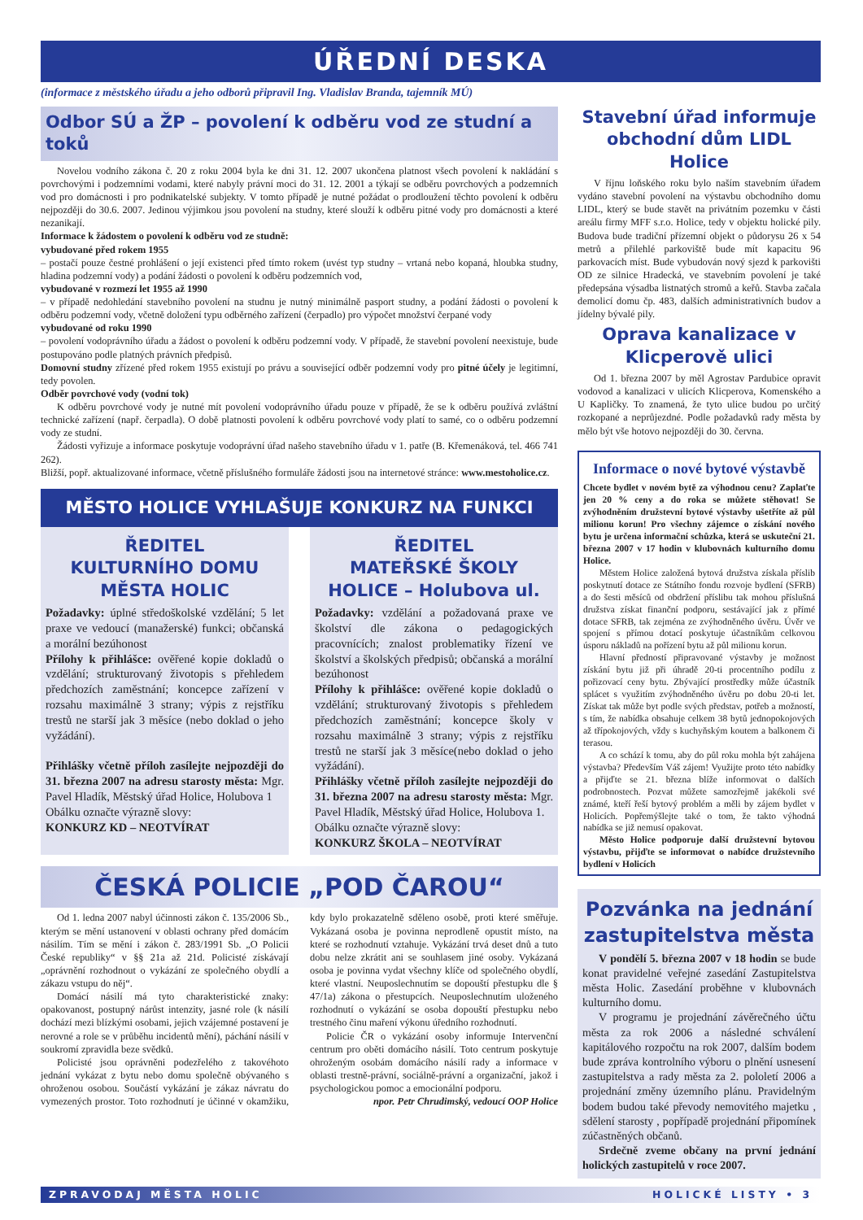ÚŘEDNÍ DESKA
(informace z městského úřadu a jeho odborů připravil Ing. Vladislav Branda, tajemník MÚ)
Odbor SÚ a ŽP – povolení k odběru vod ze studní a toků
Novelou vodního zákona č. 20 z roku 2004 byla ke dni 31. 12. 2007 ukončena platnost všech povolení k nakládání s povrchovými i podzemními vodami, které nabyly právní moci do 31. 12. 2001 a týkají se odběru povrchových a podzemních vod pro domácnosti i pro podnikatelské subjekty. V tomto případě je nutné požádat o prodloužení těchto povolení k odběru nejpozději do 30.6. 2007. Jedinou výjimkou jsou povolení na studny, které slouží k odběru pitné vody pro domácnosti a které nezanikají.
Informace k žádostem o povolení k odběru vod ze studně:
vybudované před rokem 1955
– postačí pouze čestné prohlášení o její existenci před tímto rokem (uvést typ studny – vrtaná nebo kopaná, hloubka studny, hladina podzemní vody) a podání žádosti o povolení k odběru podzemních vod,
vybudované v rozmezí let 1955 až 1990
– v případě nedohledání stavebního povolení na studnu je nutný minimálně pasport studny, a podání žádosti o povolení k odběru podzemní vody, včetně doložení typu odběrného zařízení (čerpadlo) pro výpočet množství čerpané vody
vybudované od roku 1990
– povolení vodoprávního úřadu a žádost o povolení k odběru podzemní vody. V případě, že stavební povolení neexistuje, bude postupováno podle platných právních předpisů.
Domovní studny zřízené před rokem 1955 existují po právu a související odběr podzemní vody pro pitné účely je legitimní, tedy povolen.
Odběr povrchové vody (vodní tok)
K odběru povrchové vody je nutné mít povolení vodoprávního úřadu pouze v případě, že se k odběru používá zvláštní technické zařízení (např. čerpadla). O době platnosti povolení k odběru povrchové vody platí to samé, co o odběru podzemní vody ze studní.
Žádosti vyřizuje a informace poskytuje vodoprávní úřad našeho stavebního úřadu v 1. patře (B. Křemenáková, tel. 466 741 262).
Bližší, popř. aktualizované informace, včetně příslušného formuláře žádosti jsou na internetové stránce: www.mestoholice.cz.
MĚSTO HOLICE VYHLAŠUJE KONKURZ NA FUNKCI
ŘEDITEL
KULTURNÍHO DOMU
MĚSTA HOLIC
Požadavky: úplné středoškolské vzdělání; 5 let praxe ve vedoucí (manažerské) funkci; občanská a morální bezúhonost
Přílohy k přihlášce: ověřené kopie dokladů o vzdělání; strukturovaný životopis s přehledem předchozích zaměstnání; koncepce zařízení v rozsahu maximálně 3 strany; výpis z rejstříku trestů ne starší jak 3 měsíce (nebo doklad o jeho vyžádání).
Přihlášky včetně příloh zasílejte nejpozději do 31. března 2007 na adresu starosty města: Mgr. Pavel Hladík, Městský úřad Holice, Holubova 1
Obálku označte výrazně slovy:
KONKURZ KD – NEOTVÍRAT
ŘEDITEL
MATEŘSKÉ ŠKOLY
HOLICE – Holubova ul.
Požadavky: vzdělání a požadovaná praxe ve školství dle zákona o pedagogických pracovnících; znalost problematiky řízení ve školství a školských předpisů; občanská a morální bezúhonost
Přílohy k přihlášce: ověřené kopie dokladů o vzdělání; strukturovaný životopis s přehledem předchozích zaměstnání; koncepce školy v rozsahu maximálně 3 strany; výpis z rejstříku trestů ne starší jak 3 měsíce(nebo doklad o jeho vyžádání).
Přihlášky včetně příloh zasílejte nejpozději do 31. března 2007 na adresu starosty města: Mgr. Pavel Hladík, Městský úřad Holice, Holubova 1.
Obálku označte výrazně slovy:
KONKURZ ŠKOLA – NEOTVÍRAT
ČESKÁ POLICIE „POD ČAROU“
Od 1. ledna 2007 nabyl účinnosti zákon č. 135/2006 Sb., kterým se mění ustanovení v oblasti ochrany před domácím násilím. Tím se mění i zákon č. 283/1991 Sb. „O Policii České republiky“ v §§ 21a až 21d. Policisté získávají „oprávnění rozhodnout o vykázání ze společného obydlí a zákazu vstupu do něj“.
Domácí násilí má tyto charakteristické znaky: opakovanost, postupný nárůst intenzity, jasné role (k násilí dochází mezi blízkými osobami, jejich vzájemné postavení je nerovné a role se v průběhu incidentů mění), páchání násilí v soukromí zpravidla beze svědků.
Policisté jsou oprávněni podezřelého z takovéhoto jednání vykázat z bytu nebo domu společně obývaného s ohroženou osobou. Součástí vykázání je zákaz návratu do vymezených prostor. Toto rozhodnutí je účinné v okamžiku, kdy bylo prokazatelně sděleno osobě, proti které směřuje. Vykázaná osoba je povinna neprodleně opustit místo, na které se rozhodnutí vztahuje. Vykázání trvá deset dnů a tuto dobu nelze zkrátit ani se souhlasem jiné osoby. Vykázaná osoba je povinna vydat všechny klíče od společného obydlí, které vlastní. Neuposlechnutím se dopouští přestupku dle § 47/1a) zákona o přestupcích. Neuposlechnutím uloženého rozhodnutí o vykázání se osoba dopouští přestupku nebo trestného činu maření výkonu úředního rozhodnutí.
Policie ČR o vykázání osoby informuje Intervenční centrum pro oběti domácího násilí. Toto centrum poskytuje ohroženým osobám domácího násilí rady a informace v oblasti trestně-právní, sociálně-právní a organizační, jakož i psychologickou pomoc a emocionální podporu.
npor. Petr Chrudimský, vedoucí OOP Holice
Stavební úřad informuje obchodní dům LIDL Holice
V říjnu loňského roku bylo naším stavebním úřadem vydáno stavební povolení na výstavbu obchodního domu LIDL, který se bude stavět na privátním pozemku v části areálu firmy MFF s.r.o. Holice, tedy v objektu holické pily. Budova bude tradiční přízemní objekt o půdorysu 26 x 54 metrů a přilehlé parkoviště bude mít kapacitu 96 parkovacích míst. Bude vybudován nový sjezd k parkovišti OD ze silnice Hradecká, ve stavebním povolení je také předepsána výsadba listnatých stromů a keřů. Stavba začala demolicí domu čp. 483, dalších administrativních budov a jídelny bývalé pily.
Oprava kanalizace v Klicperově ulici
Od 1. března 2007 by měl Agrostav Pardubice opravit vodovod a kanalizaci v ulicích Klicperova, Komenského a U Kapličky. To znamená, že tyto ulice budou po určitý rozkopané a neprůjezdné. Podle požadavků rady města by mělo být vše hotovo nejpozději do 30. června.
Informace o nové bytové výstavbě
Chcete bydlet v novém bytě za výhodnou cenu? Zaplaťte jen 20 % ceny a do roka se můžete stěhovat! Se zvýhodněním družstevní bytové výstavby ušetříte až půl milionu korun! Pro všechny zájemce o získání nového bytu je určena informační schůzka, která se uskuteční 21. března 2007 v 17 hodin v klubovnách kulturního domu Holice.
Městem Holice založená bytová družstva získala příslib poskytnutí dotace ze Státního fondu rozvoje bydlení (SFRB) a do šesti měsíců od obdržení příslibu tak mohou příslušná družstva získat finanční podporu, sestávající jak z přímé dotace SFRB, tak zejména ze zvýhodněného úvěru. Úvěr ve spojení s přímou dotací poskytuje účastníkům celkovou úsporu nákladů na pořízení bytu až půl milionu korun.
Hlavní předností připravované výstavby je možnost získání bytu již při úhradě 20-ti procentního podílu z pořizovací ceny bytu. Zbývající prostředky může účastník splácet s využitím zvýhodněného úvěru po dobu 20-ti let. Získat tak může byt podle svých představ, potřeb a možností, s tím, že nabídka obsahuje celkem 38 bytů jednopokojových až třípokojových, vždy s kuchyňským koutem a balkonem či terasou.
A co schází k tomu, aby do půl roku mohla být zahájena výstavba? Především Váš zájem! Využijte proto této nabídky a přijďte se 21. března blíže informovat o dalších podrobnostech. Pozvat můžete samozřejmě jakékoli své známé, kteří řeší bytový problém a měli by zájem bydlet v Holicích. Popřemýšlejte také o tom, že takto výhodná nabídka se již nemusí opakovat.
Město Holice podporuje další družstevní bytovou výstavbu, přijďte se informovat o nabídce družstevního bydlení v Holicích
Pozvánka na jednání zastupitelstva města
V pondělí 5. března 2007 v 18 hodin se bude konat pravidelné veřejné zasedání Zastupitelstva města Holic. Zasedání proběhne v klubovnách kulturního domu.
V programu je projednání závěrečného účtu města za rok 2006 a následné schválení kapitálového rozpočtu na rok 2007, dalším bodem bude zpráva kontrolního výboru o plnění usnesení zastupitelstva a rady města za 2. pololetí 2006 a projednání změny územního plánu. Pravidelným bodem budou také převody nemovitého majetku , sdělení starosty , popřípadě projednání připomínek zúčastněných občanů.
Srdečně zveme občany na první jednání holických zastupitelů v roce 2007.
ZPRAVODAJ MĚSTA HOLIC HOLICKÉ LISTY • 3